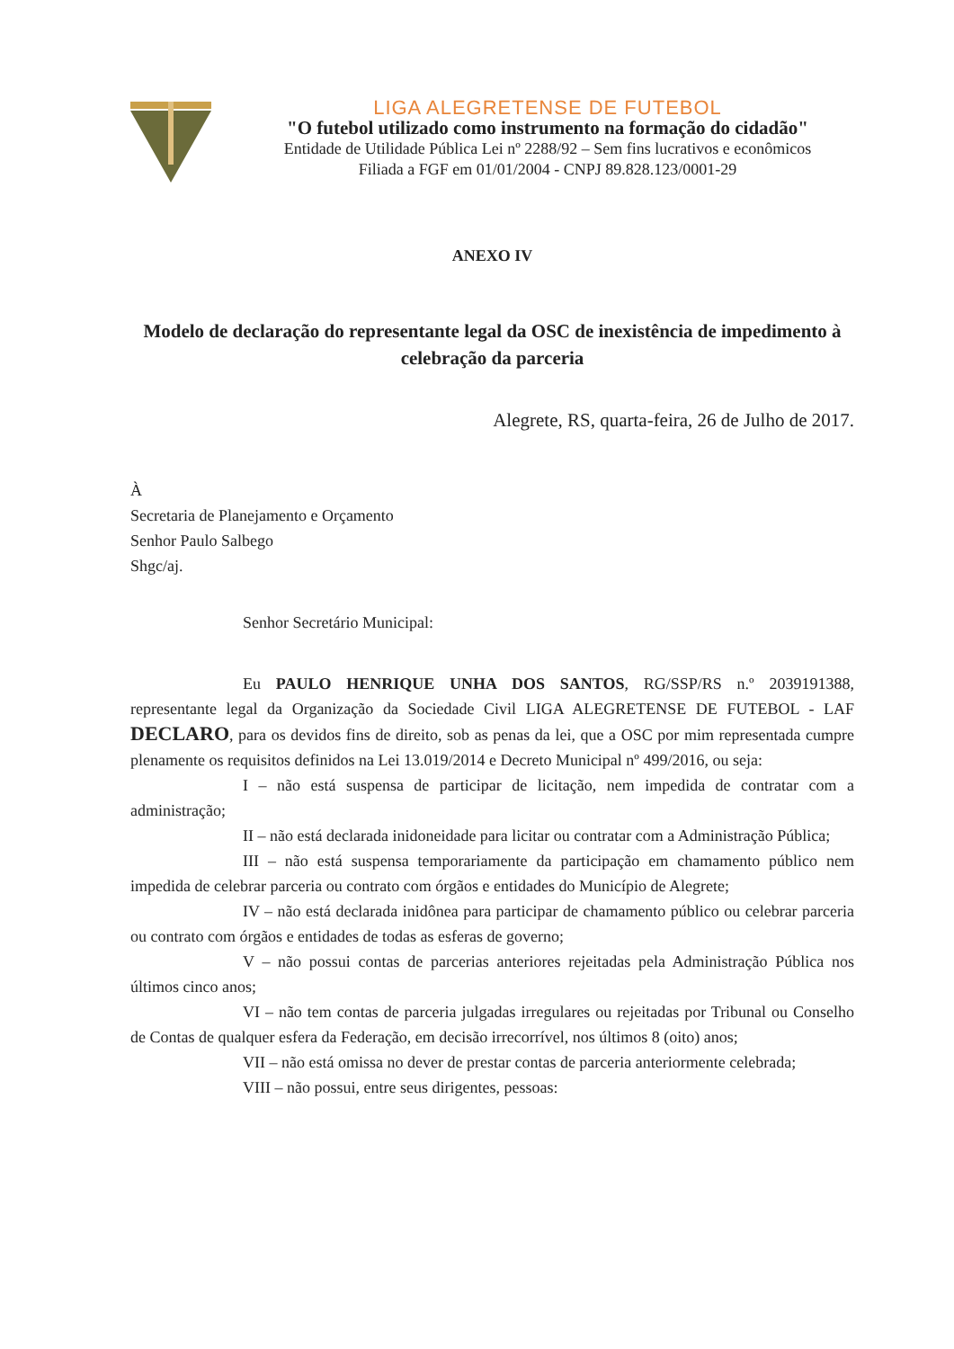LIGA ALEGRETENSE DE FUTEBOL
"O futebol utilizado como instrumento na formação do cidadão"
Entidade de Utilidade Pública Lei nº 2288/92 – Sem fins lucrativos e econômicos
Filiada a FGF em 01/01/2004 - CNPJ 89.828.123/0001-29
ANEXO IV
Modelo de declaração do representante legal da OSC de inexistência de impedimento à celebração da parceria
Alegrete, RS, quarta-feira, 26 de Julho de 2017.
À
Secretaria de Planejamento e Orçamento
Senhor Paulo Salbego
Shgc/aj.
Senhor Secretário Municipal:
Eu PAULO HENRIQUE UNHA DOS SANTOS, RG/SSP/RS n.º 2039191388, representante legal da Organização da Sociedade Civil LIGA ALEGRETENSE DE FUTEBOL - LAF DECLARO, para os devidos fins de direito, sob as penas da lei, que a OSC por mim representada cumpre plenamente os requisitos definidos na Lei 13.019/2014 e Decreto Municipal nº 499/2016, ou seja:
I – não está suspensa de participar de licitação, nem impedida de contratar com a administração;
II – não está declarada inidoneidade para licitar ou contratar com a Administração Pública;
III – não está suspensa temporariamente da participação em chamamento público nem impedida de celebrar parceria ou contrato com órgãos e entidades do Município de Alegrete;
IV – não está declarada inidônea para participar de chamamento público ou celebrar parceria ou contrato com órgãos e entidades de todas as esferas de governo;
V – não possui contas de parcerias anteriores rejeitadas pela Administração Pública nos últimos cinco anos;
VI – não tem contas de parceria julgadas irregulares ou rejeitadas por Tribunal ou Conselho de Contas de qualquer esfera da Federação, em decisão irrecorrível, nos últimos 8 (oito) anos;
VII – não está omissa no dever de prestar contas de parceria anteriormente celebrada;
VIII – não possui, entre seus dirigentes, pessoas: